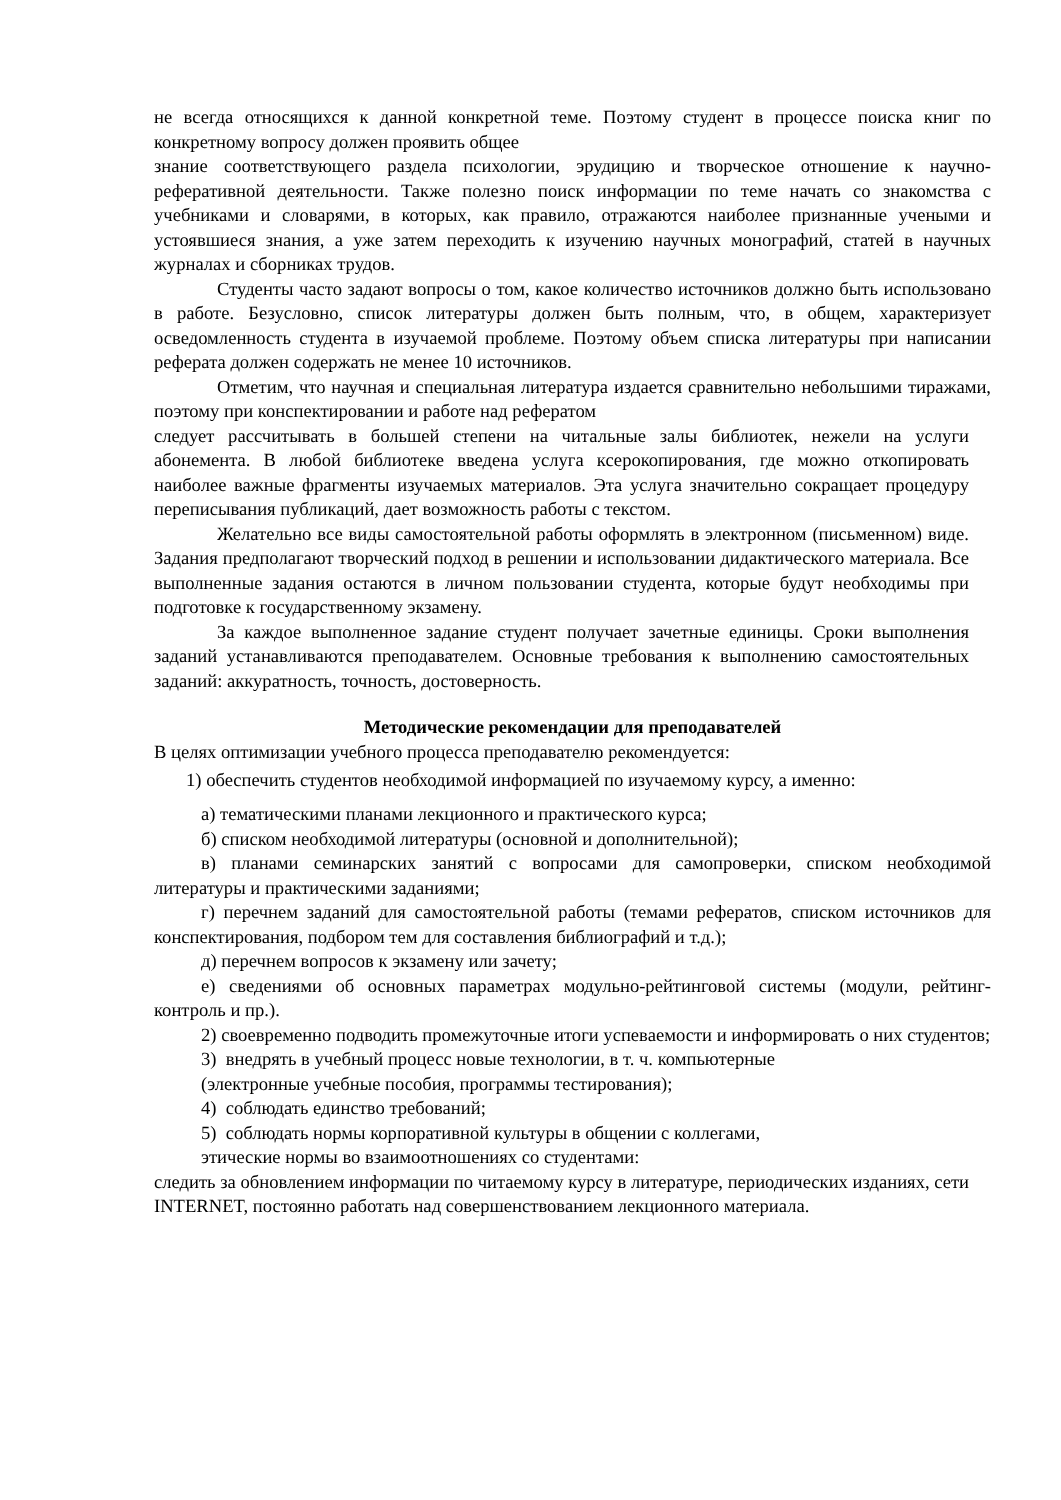не всегда относящихся к данной конкретной теме. Поэтому студент в процессе поиска книг по конкретному вопросу должен проявить общее
знание соответствующего раздела психологии, эрудицию и творческое отношение к научно-реферативной деятельности. Также полезно поиск информации по теме начать со знакомства с учебниками и словарями, в которых, как правило, отражаются наиболее признанные учеными и устоявшиеся знания, а уже затем переходить к изучению научных монографий, статей в научных журналах и сборниках трудов.
Студенты часто задают вопросы о том, какое количество источников должно быть использовано в работе. Безусловно, список литературы должен быть полным, что, в общем, характеризует осведомленность студента в изучаемой проблеме. Поэтому объем списка литературы при написании реферата должен содержать не менее 10 источников.
Отметим, что научная и специальная литература издается сравнительно небольшими тиражами, поэтому при конспектировании и работе над рефератом
следует рассчитывать в большей степени на читальные залы библиотек, нежели на услуги абонемента. В любой библиотеке введена услуга ксерокопирования, где можно откопировать наиболее важные фрагменты изучаемых материалов. Эта услуга значительно сокращает процедуру переписывания публикаций, дает возможность работы с текстом.
Желательно все виды самостоятельной работы оформлять в электронном (письменном) виде. Задания предполагают творческий подход в решении и использовании дидактического материала. Все выполненные задания остаются в личном пользовании студента, которые будут необходимы при подготовке к государственному экзамену.
За каждое выполненное задание студент получает зачетные единицы. Сроки выполнения заданий устанавливаются преподавателем. Основные требования к выполнению самостоятельных заданий: аккуратность, точность, достоверность.
Методические рекомендации для преподавателей
В целях оптимизации учебного процесса преподавателю рекомендуется:
1) обеспечить студентов необходимой информацией по изучаемому курсу, а именно:
а) тематическими планами лекционного и практического курса;
б) списком необходимой литературы (основной и дополнительной);
в) планами семинарских занятий с вопросами для самопроверки, списком необходимой литературы и практическими заданиями;
г) перечнем заданий для самостоятельной работы (темами рефератов, списком источников для конспектирования, подбором тем для составления библиографий и т.д.);
д) перечнем вопросов к экзамену или зачету;
е) сведениями об основных параметрах модульно-рейтинговой системы (модули, рейтинг-контроль и пр.).
2) своевременно подводить промежуточные итоги успеваемости и информировать о них студентов;
3) внедрять в учебный процесс новые технологии, в т. ч. компьютерные
(электронные учебные пособия, программы тестирования);
4) соблюдать единство требований;
5) соблюдать нормы корпоративной культуры в общении с коллегами,
этические нормы во взаимоотношениях со студентами:
следить за обновлением информации по читаемому курсу в литературе, периодических изданиях, сети INTERNET, постоянно работать над совершенствованием лекционного материала.